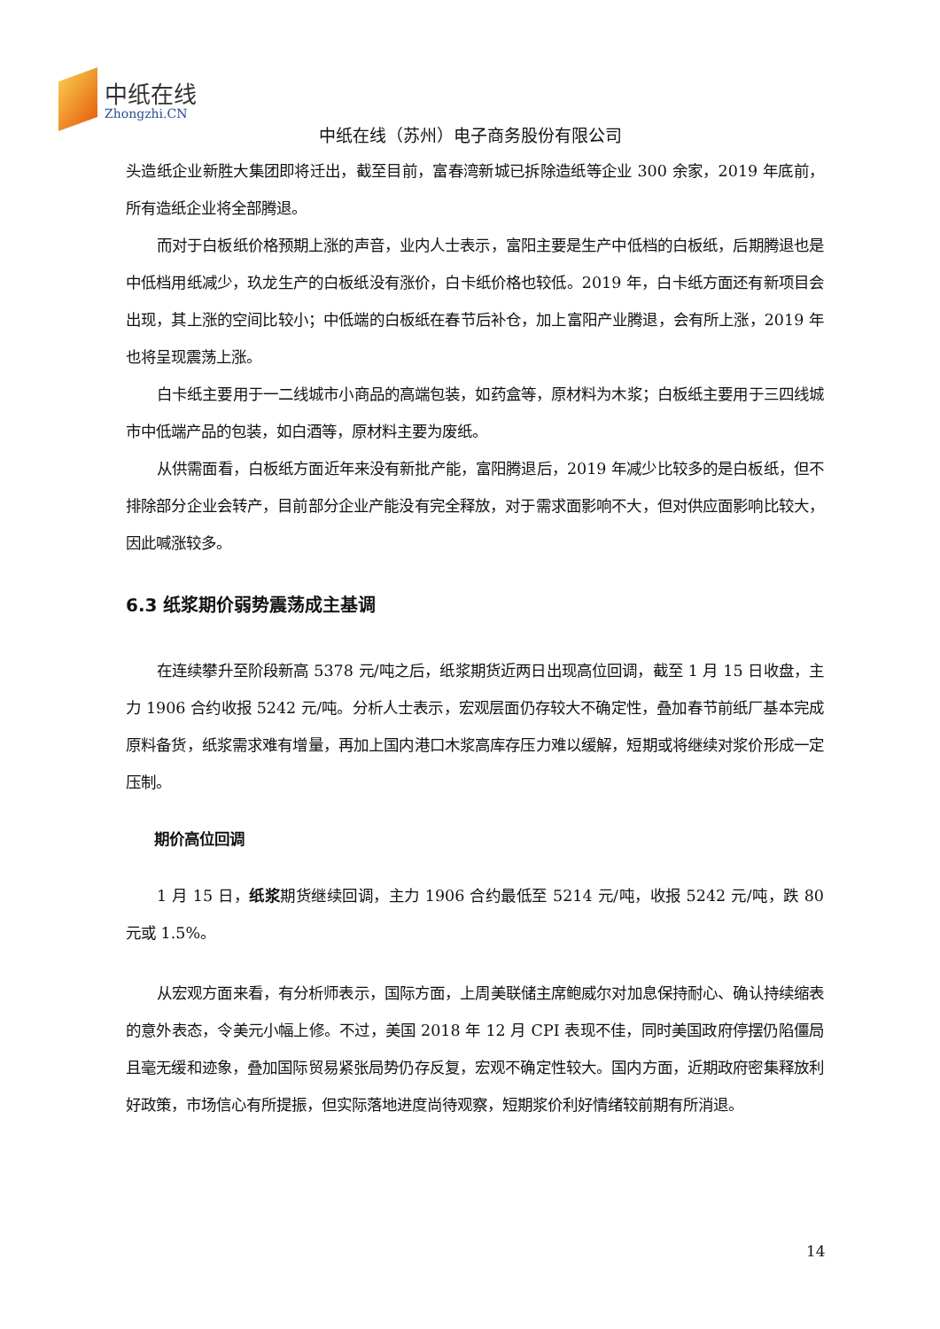中纸在线
Zhongzhi.CN
中纸在线（苏州）电子商务股份有限公司
头造纸企业新胜大集团即将迁出，截至目前，富春湾新城已拆除造纸等企业 300 余家，2019 年底前，所有造纸企业将全部腾退。
而对于白板纸价格预期上涨的声音，业内人士表示，富阳主要是生产中低档的白板纸，后期腾退也是中低档用纸减少，玖龙生产的白板纸没有涨价，白卡纸价格也较低。2019 年，白卡纸方面还有新项目会出现，其上涨的空间比较小；中低端的白板纸在春节后补仓，加上富阳产业腾退，会有所上涨，2019 年也将呈现震荡上涨。
白卡纸主要用于一二线城市小商品的高端包装，如药盒等，原材料为木浆；白板纸主要用于三四线城市中低端产品的包装，如白酒等，原材料主要为废纸。
从供需面看，白板纸方面近年来没有新批产能，富阳腾退后，2019 年减少比较多的是白板纸，但不排除部分企业会转产，目前部分企业产能没有完全释放，对于需求面影响不大，但对供应面影响比较大，因此喊涨较多。
6.3 纸浆期价弱势震荡成主基调
在连续攀升至阶段新高 5378 元/吨之后，纸浆期货近两日出现高位回调，截至 1 月 15 日收盘，主力 1906 合约收报 5242 元/吨。分析人士表示，宏观层面仍存较大不确定性，叠加春节前纸厂基本完成原料备货，纸浆需求难有增量，再加上国内港口木浆高库存压力难以缓解，短期或将继续对浆价形成一定压制。
期价高位回调
1 月 15 日，纸浆期货继续回调，主力 1906 合约最低至 5214 元/吨，收报 5242 元/吨，跌 80 元或 1.5%。
从宏观方面来看，有分析师表示，国际方面，上周美联储主席鲍威尔对加息保持耐心、确认持续缩表的意外表态，令美元小幅上修。不过，美国 2018 年 12 月 CPI 表现不佳，同时美国政府停摆仍陷僵局且毫无缓和迹象，叠加国际贸易紧张局势仍存反复，宏观不确定性较大。国内方面，近期政府密集释放利好政策，市场信心有所提振，但实际落地进度尚待观察，短期浆价利好情绪较前期有所消退。
14